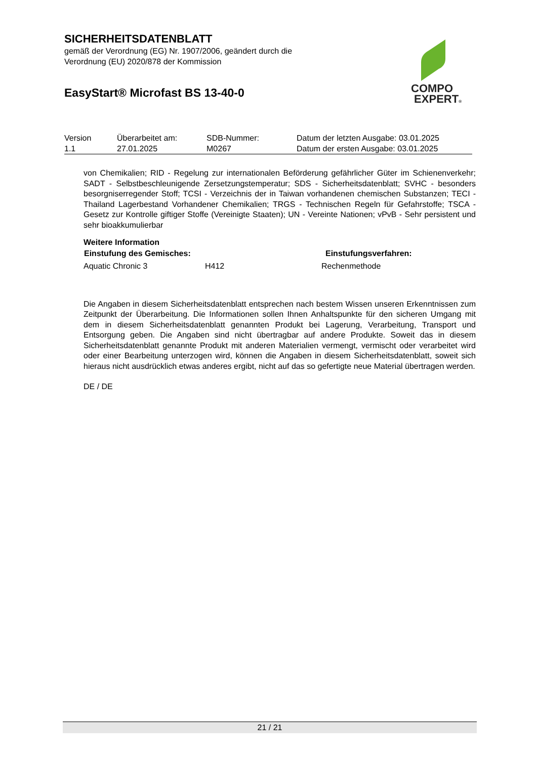SICHERHEITSDATENBLATT
gemäß der Verordnung (EG) Nr. 1907/2006, geändert durch die
Verordnung (EU) 2020/878 der Kommission
EasyStart® Microfast BS 13-40-0
COMPO
EXPERT®
| Version | Überarbeitet am: | SDB-Nummer: | Datum der letzten Ausgabe: 03.01.2025 |
| 1.1 | 27.01.2025 | M0267 | Datum der ersten Ausgabe: 03.01.2025 |
von Chemikalien; RID - Regelung zur internationalen Beförderung gefährlicher Güter im Schienenverkehr; SADT - Selbstbeschleunigende Zersetzungstemperatur; SDS - Sicherheitsdatenblatt; SVHC - besonders besorgniserregender Stoff; TCSI - Verzeichnis der in Taiwan vorhandenen chemischen Substanzen; TECI - Thailand Lagerbestand Vorhandener Chemikalien; TRGS - Technischen Regeln für Gefahrstoffe; TSCA - Gesetz zur Kontrolle giftiger Stoffe (Vereinigte Staaten); UN - Vereinte Nationen; vPvB - Sehr persistent und sehr bioakkumulierbar
Weitere Information
| Einstufung des Gemisches: | | Einstufungsverfahren: |
| --- | --- | --- |
| Aquatic Chronic 3 | H412 | Rechenmethode |
Die Angaben in diesem Sicherheitsdatenblatt entsprechen nach bestem Wissen unseren Erkenntnissen zum Zeitpunkt der Überarbeitung. Die Informationen sollen Ihnen Anhaltspunkte für den sicheren Umgang mit dem in diesem Sicherheitsdatenblatt genannten Produkt bei Lagerung, Verarbeitung, Transport und Entsorgung geben. Die Angaben sind nicht übertragbar auf andere Produkte. Soweit das in diesem Sicherheitsdatenblatt genannte Produkt mit anderen Materialien vermengt, vermischt oder verarbeitet wird oder einer Bearbeitung unterzogen wird, können die Angaben in diesem Sicherheitsdatenblatt, soweit sich hieraus nicht ausdrücklich etwas anderes ergibt, nicht auf das so gefertigte neue Material übertragen werden.
DE / DE
21 / 21